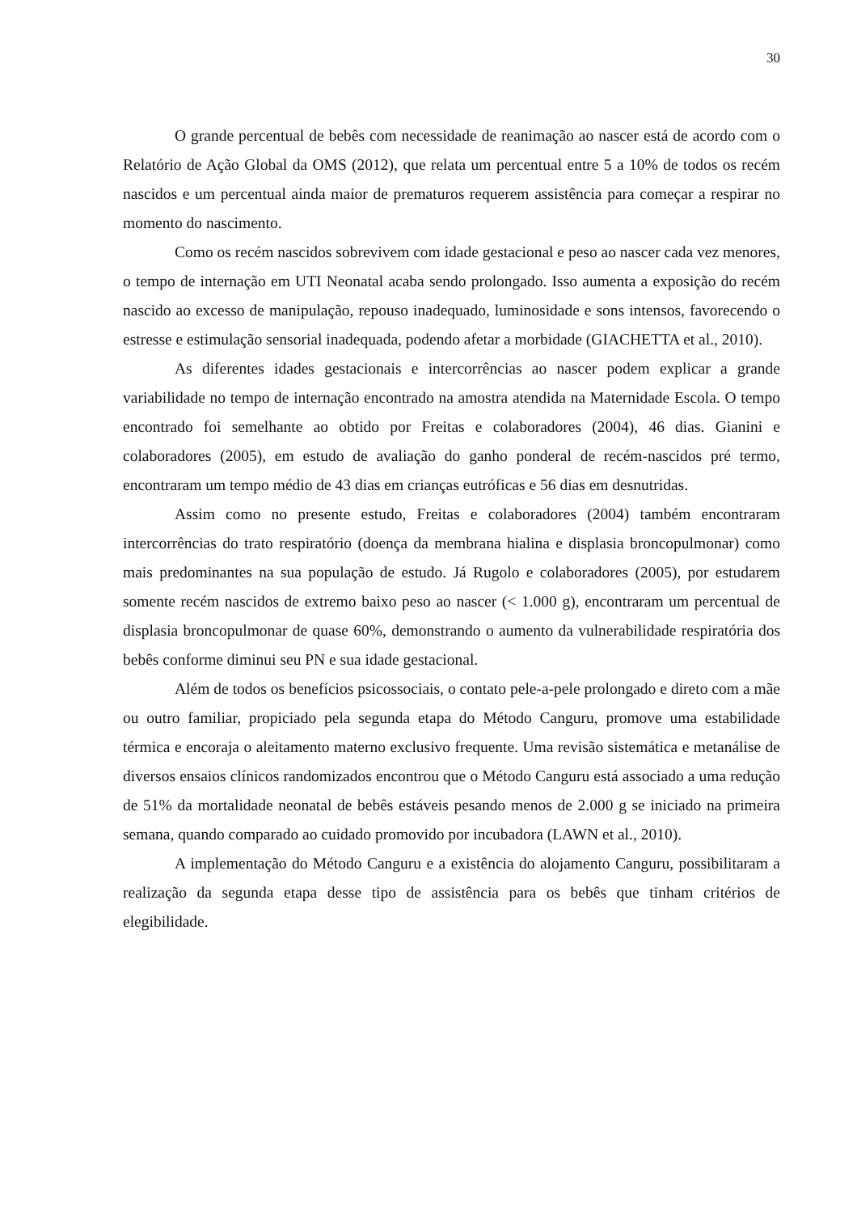30
O grande percentual de bebês com necessidade de reanimação ao nascer está de acordo com o Relatório de Ação Global da OMS (2012), que relata um percentual entre 5 a 10% de todos os recém nascidos e um percentual ainda maior de prematuros requerem assistência para começar a respirar no momento do nascimento.
Como os recém nascidos sobrevivem com idade gestacional e peso ao nascer cada vez menores, o tempo de internação em UTI Neonatal acaba sendo prolongado. Isso aumenta a exposição do recém nascido ao excesso de manipulação, repouso inadequado, luminosidade e sons intensos, favorecendo o estresse e estimulação sensorial inadequada, podendo afetar a morbidade (GIACHETTA et al., 2010).
As diferentes idades gestacionais e intercorrências ao nascer podem explicar a grande variabilidade no tempo de internação encontrado na amostra atendida na Maternidade Escola. O tempo encontrado foi semelhante ao obtido por Freitas e colaboradores (2004), 46 dias. Gianini e colaboradores (2005), em estudo de avaliação do ganho ponderal de recém-nascidos pré termo, encontraram um tempo médio de 43 dias em crianças eutróficas e 56 dias em desnutridas.
Assim como no presente estudo, Freitas e colaboradores (2004) também encontraram intercorrências do trato respiratório (doença da membrana hialina e displasia broncopulmonar) como mais predominantes na sua população de estudo. Já Rugolo e colaboradores (2005), por estudarem somente recém nascidos de extremo baixo peso ao nascer (< 1.000 g), encontraram um percentual de displasia broncopulmonar de quase 60%, demonstrando o aumento da vulnerabilidade respiratória dos bebês conforme diminui seu PN e sua idade gestacional.
Além de todos os benefícios psicossociais, o contato pele-a-pele prolongado e direto com a mãe ou outro familiar, propiciado pela segunda etapa do Método Canguru, promove uma estabilidade térmica e encoraja o aleitamento materno exclusivo frequente. Uma revisão sistemática e metanálise de diversos ensaios clínicos randomizados encontrou que o Método Canguru está associado a uma redução de 51% da mortalidade neonatal de bebês estáveis pesando menos de 2.000 g se iniciado na primeira semana, quando comparado ao cuidado promovido por incubadora (LAWN et al., 2010).
A implementação do Método Canguru e a existência do alojamento Canguru, possibilitaram a realização da segunda etapa desse tipo de assistência para os bebês que tinham critérios de elegibilidade.